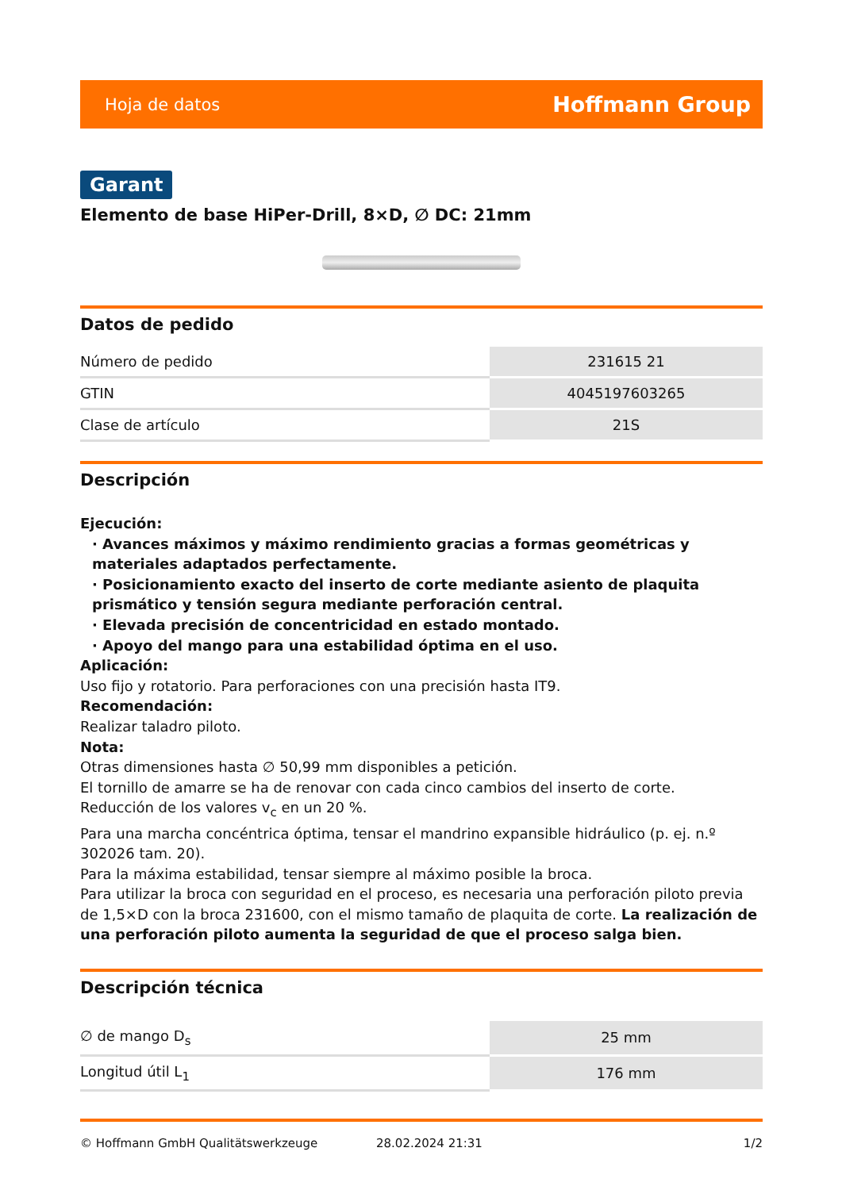Hoja de datos Hoffmann Group
Garant
Elemento de base HiPer-Drill, 8×D, ∅ DC: 21mm
Datos de pedido
| Número de pedido | 231615 21 |
| GTIN | 4045197603265 |
| Clase de artículo | 21S |
Descripción
Ejecución:
· Avances máximos y máximo rendimiento gracias a formas geométricas y materiales adaptados perfectamente.
· Posicionamiento exacto del inserto de corte mediante asiento de plaquita prismático y tensión segura mediante perforación central.
· Elevada precisión de concentricidad en estado montado.
· Apoyo del mango para una estabilidad óptima en el uso.
Aplicación:
Uso fijo y rotatorio. Para perforaciones con una precisión hasta IT9.
Recomendación:
Realizar taladro piloto.
Nota:
Otras dimensiones hasta ∅ 50,99 mm disponibles a petición.
El tornillo de amarre se ha de renovar con cada cinco cambios del inserto de corte.
Reducción de los valores v<sub>c</sub> en un 20 %.
Para una marcha concéntrica óptima, tensar el mandrino expansible hidráulico (p. ej. n.º 302026 tam. 20).
Para la máxima estabilidad, tensar siempre al máximo posible la broca.
Para utilizar la broca con seguridad en el proceso, es necesaria una perforación piloto previa de 1,5×D con la broca 231600, con el mismo tamaño de plaquita de corte. La realización de una perforación piloto aumenta la seguridad de que el proceso salga bien.
Descripción técnica
| ∅ de mango D<sub>s</sub> | 25 mm |
| Longitud útil L<sub>1</sub> | 176 mm |
© Hoffmann GmbH Qualitätswerkzeuge 28.02.2024 21:31 1/2